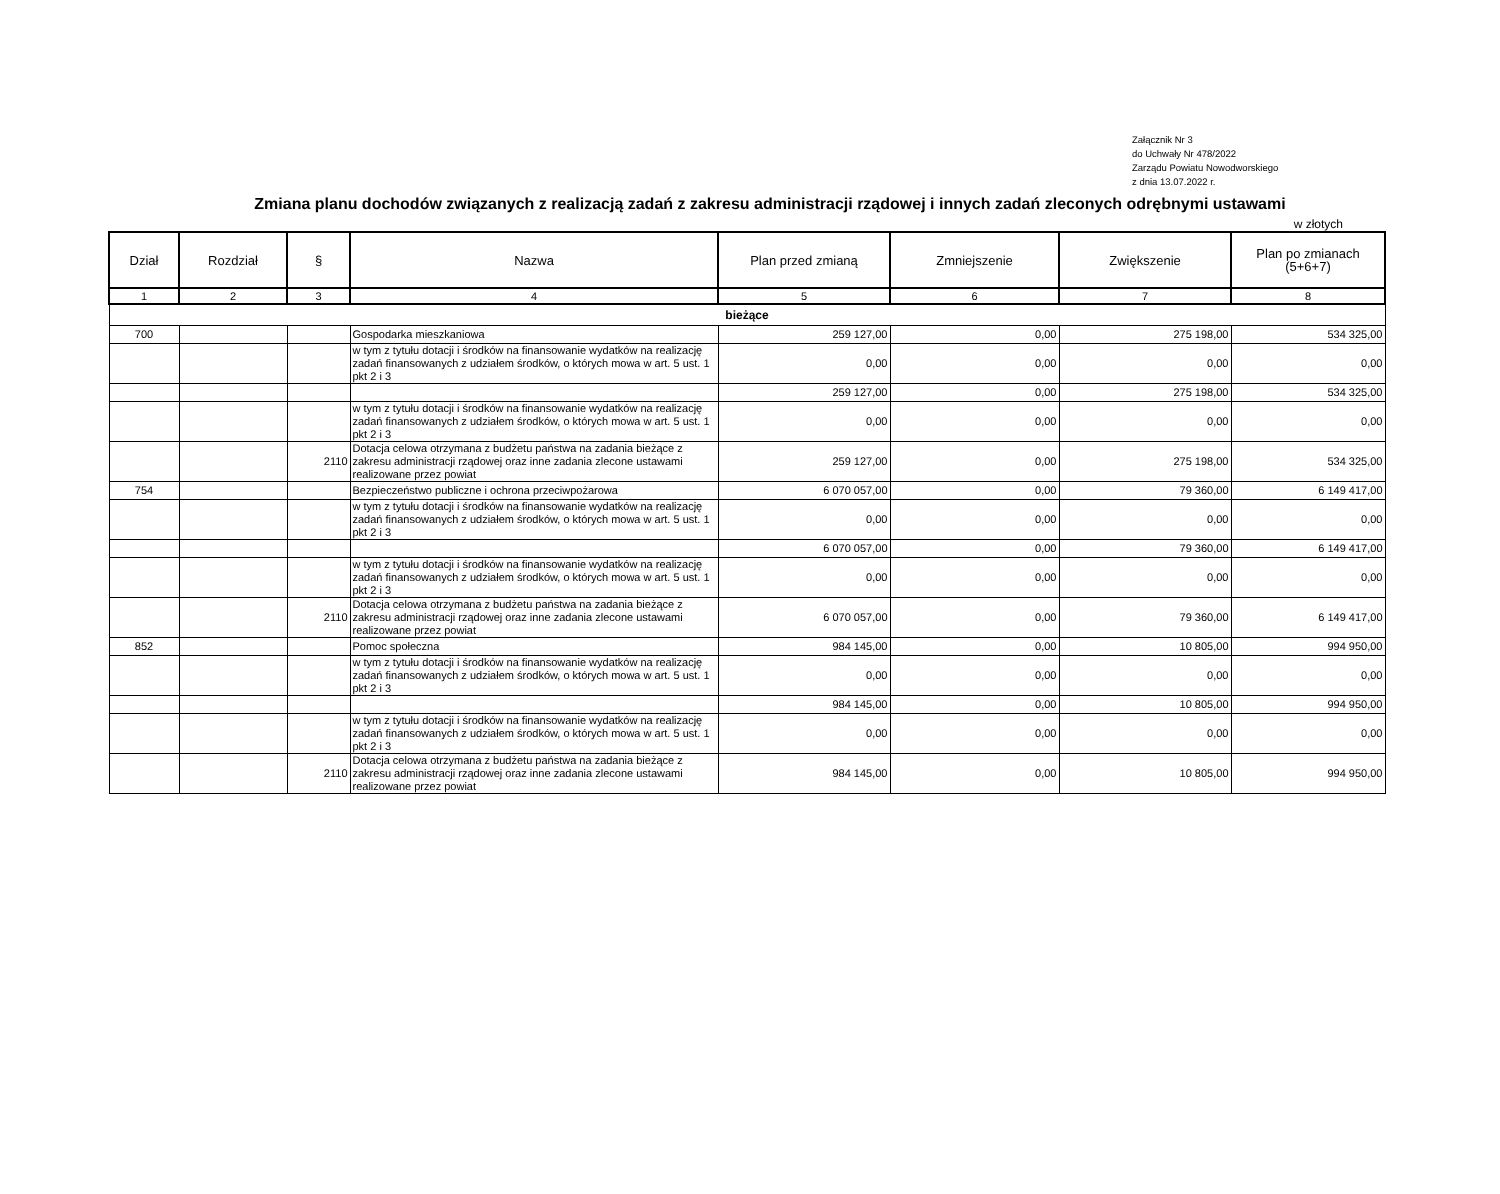Załącznik Nr 3
do Uchwały Nr 478/2022
Zarządu Powiatu Nowodworskiego
z dnia 13.07.2022 r.
Zmiana planu dochodów związanych z realizacją zadań z zakresu administracji rządowej i innych zadań zleconych odrębnymi ustawami
w złotych
| Dział | Rozdział | § | Nazwa | Plan przed zmianą | Zmniejszenie | Zwiększenie | Plan po zmianach (5+6+7) |
| --- | --- | --- | --- | --- | --- | --- | --- |
| 1 | 2 | 3 | 4 | 5 | 6 | 7 | 8 |
| bieżące | | | | | | | |
| 700 | | | Gospodarka mieszkaniowa | 259 127,00 | 0,00 | 275 198,00 | 534 325,00 |
| | | | w tym z tytułu dotacji i środków na finansowanie wydatków na realizację zadań finansowanych z udziałem środków, o których mowa w art. 5 ust. 1 pkt 2 i 3 | 0,00 | 0,00 | 0,00 | 0,00 |
| | | | | 259 127,00 | 0,00 | 275 198,00 | 534 325,00 |
| | | | w tym z tytułu dotacji i środków na finansowanie wydatków na realizację zadań finansowanych z udziałem środków, o których mowa w art. 5 ust. 1 pkt 2 i 3 | 0,00 | 0,00 | 0,00 | 0,00 |
| | | 2110 | Dotacja celowa otrzymana z budżetu państwa na zadania bieżące z zakresu administracji rządowej oraz inne zadania zlecone ustawami realizowane przez powiat | 259 127,00 | 0,00 | 275 198,00 | 534 325,00 |
| 754 | | | Bezpieczeństwo publiczne i ochrona przeciwpożarowa | 6 070 057,00 | 0,00 | 79 360,00 | 6 149 417,00 |
| | | | w tym z tytułu dotacji i środków na finansowanie wydatków na realizację zadań finansowanych z udziałem środków, o których mowa w art. 5 ust. 1 pkt 2 i 3 | 0,00 | 0,00 | 0,00 | 0,00 |
| | | | | 6 070 057,00 | 0,00 | 79 360,00 | 6 149 417,00 |
| | | | w tym z tytułu dotacji i środków na finansowanie wydatków na realizację zadań finansowanych z udziałem środków, o których mowa w art. 5 ust. 1 pkt 2 i 3 | 0,00 | 0,00 | 0,00 | 0,00 |
| | | 2110 | Dotacja celowa otrzymana z budżetu państwa na zadania bieżące z zakresu administracji rządowej oraz inne zadania zlecone ustawami realizowane przez powiat | 6 070 057,00 | 0,00 | 79 360,00 | 6 149 417,00 |
| 852 | | | Pomoc społeczna | 984 145,00 | 0,00 | 10 805,00 | 994 950,00 |
| | | | w tym z tytułu dotacji i środków na finansowanie wydatków na realizację zadań finansowanych z udziałem środków, o których mowa w art. 5 ust. 1 pkt 2 i 3 | 0,00 | 0,00 | 0,00 | 0,00 |
| | | | | 984 145,00 | 0,00 | 10 805,00 | 994 950,00 |
| | | | w tym z tytułu dotacji i środków na finansowanie wydatków na realizację zadań finansowanych z udziałem środków, o których mowa w art. 5 ust. 1 pkt 2 i 3 | 0,00 | 0,00 | 0,00 | 0,00 |
| | | 2110 | Dotacja celowa otrzymana z budżetu państwa na zadania bieżące z zakresu administracji rządowej oraz inne zadania zlecone ustawami realizowane przez powiat | 984 145,00 | 0,00 | 10 805,00 | 994 950,00 |